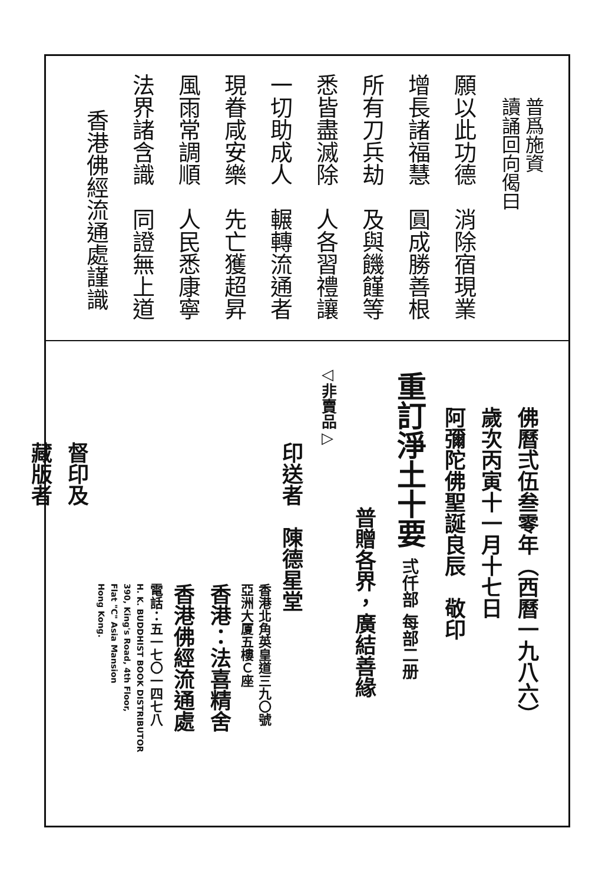普爲施資
讀誦回向偈曰
願以此功德　消除宿現業
增長諸福慧　圓成勝善根
所有刀兵劫　及與饑饉等
悉皆盡滅除　人各習禮讓
一切助成人　輾轉流通者
現眷咸安樂　先亡獲超昇
風雨常調順　人民悉康寧
法界諸含識　同證無上道
香港佛經流通處謹識
佛曆弍伍叁零年（西曆一九八六）
歲次丙寅十一月十七日
阿彌陀佛聖誕良辰　敬印
重訂淨土十要 弍仟部 每部二册
普贈各界，廣結善緣
◁非賣品▷
印送者　陳德星堂
香港北角英皇道三九〇號
亞洲大厦五樓Ｃ座
香港：法喜精舍
香港佛經流通處
電話：五一七〇一四七八
H. K. BUDDHIST BOOK DISTRIBUTOR
390, King's Road, 4th Floor,
Flat "C" Asia Mansion
Hong Kong.
督印及
藏版者